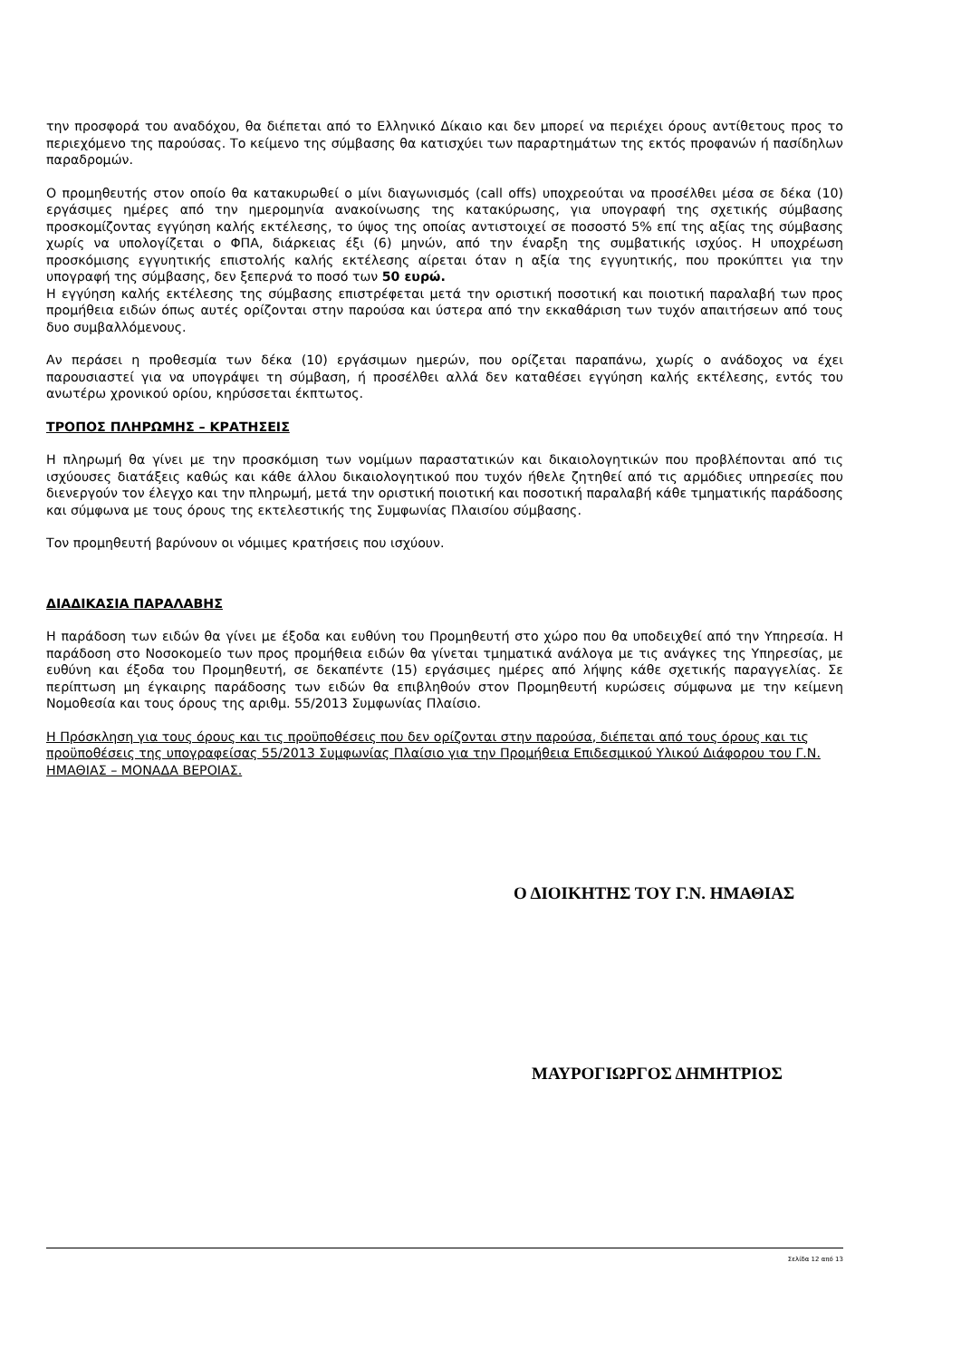την προσφορά του αναδόχου, θα διέπεται από το Ελληνικό Δίκαιο και δεν μπορεί να περιέχει όρους αντίθετους προς το περιεχόμενο της παρούσας. Το κείμενο της σύμβασης θα κατισχύει των παραρτημάτων της εκτός προφανών ή πασίδηλων παραδρομών.
Ο προμηθευτής στον οποίο θα κατακυρωθεί ο μίνι διαγωνισμός (call offs) υποχρεούται να προσέλθει μέσα σε δέκα (10) εργάσιμες ημέρες από την ημερομηνία ανακοίνωσης της κατακύρωσης, για υπογραφή της σχετικής σύμβασης προσκομίζοντας εγγύηση καλής εκτέλεσης, το ύψος της οποίας αντιστοιχεί σε ποσοστό 5% επί της αξίας της σύμβασης χωρίς να υπολογίζεται ο ΦΠΑ, διάρκειας έξι (6) μηνών, από την έναρξη της συμβατικής ισχύος. Η υποχρέωση προσκόμισης εγγυητικής επιστολής καλής εκτέλεσης αίρεται όταν η αξία της εγγυητικής, που προκύπτει για την υπογραφή της σύμβασης, δεν ξεπερνά το ποσό των 50 ευρώ.
Η εγγύηση καλής εκτέλεσης της σύμβασης επιστρέφεται μετά την οριστική ποσοτική και ποιοτική παραλαβή των προς προμήθεια ειδών όπως αυτές ορίζονται στην παρούσα και ύστερα από την εκκαθάριση των τυχόν απαιτήσεων από τους δυο συμβαλλόμενους.
Αν περάσει η προθεσμία των δέκα (10) εργάσιμων ημερών, που ορίζεται παραπάνω, χωρίς ο ανάδοχος να έχει παρουσιαστεί για να υπογράψει τη σύμβαση, ή προσέλθει αλλά δεν καταθέσει εγγύηση καλής εκτέλεσης, εντός του ανωτέρω χρονικού ορίου, κηρύσσεται έκπτωτος.
ΤΡΟΠΟΣ ΠΛΗΡΩΜΗΣ – ΚΡΑΤΗΣΕΙΣ
Η πληρωμή θα γίνει με την προσκόμιση των νομίμων παραστατικών και δικαιολογητικών που προβλέπονται από τις ισχύουσες διατάξεις καθώς και κάθε άλλου δικαιολογητικού που τυχόν ήθελε ζητηθεί από τις αρμόδιες υπηρεσίες που διενεργούν τον έλεγχο και την πληρωμή, μετά την οριστική ποιοτική και ποσοτική παραλαβή κάθε τμηματικής παράδοσης και σύμφωνα με τους όρους της εκτελεστικής της Συμφωνίας Πλαισίου σύμβασης.
Τον προμηθευτή βαρύνουν οι νόμιμες κρατήσεις που ισχύουν.
ΔΙΑΔΙΚΑΣΙΑ ΠΑΡΑΛΑΒΗΣ
Η παράδοση των ειδών θα γίνει με έξοδα και ευθύνη του Προμηθευτή στο χώρο που θα υποδειχθεί από την Υπηρεσία. Η παράδοση στο Νοσοκομείο των προς προμήθεια ειδών θα γίνεται τμηματικά ανάλογα με τις ανάγκες της Υπηρεσίας, με ευθύνη και έξοδα του Προμηθευτή, σε δεκαπέντε (15) εργάσιμες ημέρες από λήψης κάθε σχετικής παραγγελίας. Σε περίπτωση μη έγκαιρης παράδοσης των ειδών θα επιβληθούν στον Προμηθευτή κυρώσεις σύμφωνα με την κείμενη Νομοθεσία και τους όρους της αριθμ. 55/2013 Συμφωνίας Πλαίσιο.
Η Πρόσκληση για τους όρους και τις προϋποθέσεις που δεν ορίζονται στην παρούσα, διέπεται από τους όρους και τις προϋποθέσεις της υπογραφείσας 55/2013 Συμφωνίας Πλαίσιο για την Προμήθεια Επιδεσμικού Υλικού Διάφορου του Γ.Ν. ΗΜΑΘΙΑΣ – ΜΟΝΑΔΑ ΒΕΡΟΙΑΣ.
Ο ΔΙΟΙΚΗΤΗΣ ΤΟΥ Γ.Ν. ΗΜΑΘΙΑΣ
ΜΑΥΡΟΓΙΩΡΓΟΣ ΔΗΜΗΤΡΙΟΣ
Σελίδα 12 από 13